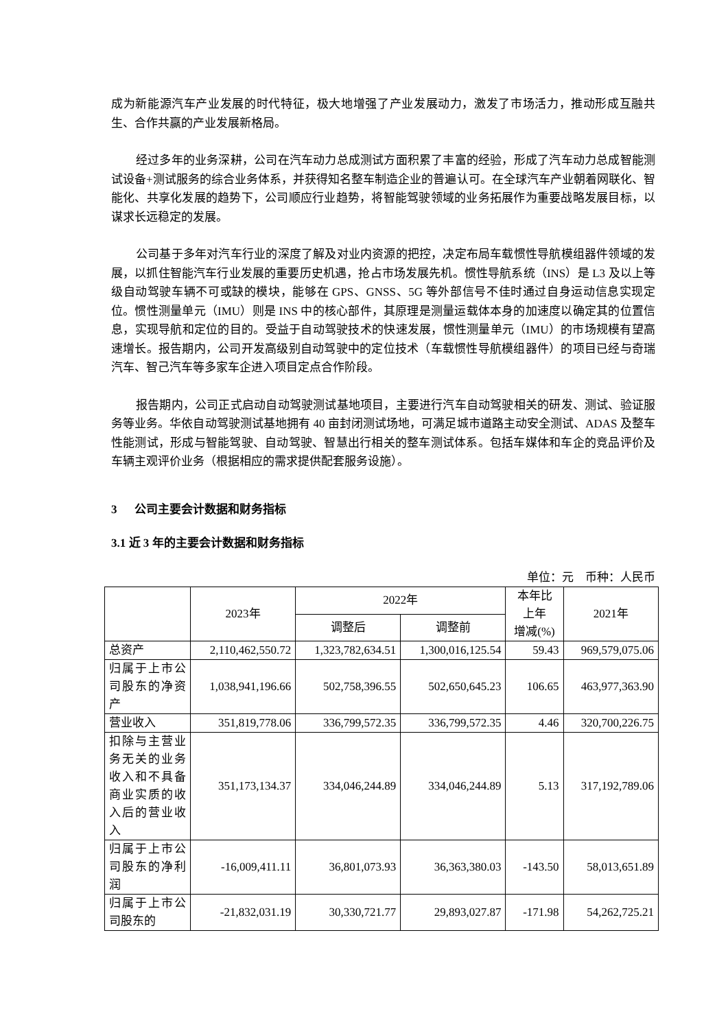成为新能源汽车产业发展的时代特征，极大地增强了产业发展动力，激发了市场活力，推动形成互融共生、合作共赢的产业发展新格局。
经过多年的业务深耕，公司在汽车动力总成测试方面积累了丰富的经验，形成了汽车动力总成智能测试设备+测试服务的综合业务体系，并获得知名整车制造企业的普遍认可。在全球汽车产业朝着网联化、智能化、共享化发展的趋势下，公司顺应行业趋势，将智能驾驶领域的业务拓展作为重要战略发展目标，以谋求长远稳定的发展。
公司基于多年对汽车行业的深度了解及对业内资源的把控，决定布局车载惯性导航模组器件领域的发展，以抓住智能汽车行业发展的重要历史机遇，抢占市场发展先机。惯性导航系统（INS）是 L3 及以上等级自动驾驶车辆不可或缺的模块，能够在 GPS、GNSS、5G 等外部信号不佳时通过自身运动信息实现定位。惯性测量单元（IMU）则是 INS 中的核心部件，其原理是测量运载体本身的加速度以确定其的位置信息，实现导航和定位的目的。受益于自动驾驶技术的快速发展，惯性测量单元（IMU）的市场规模有望高速增长。报告期内，公司开发高级别自动驾驶中的定位技术（车载惯性导航模组器件）的项目已经与奇瑞汽车、智己汽车等多家车企进入项目定点合作阶段。
报告期内，公司正式启动自动驾驶测试基地项目，主要进行汽车自动驾驶相关的研发、测试、验证服务等业务。华依自动驾驶测试基地拥有 40 亩封闭测试场地，可满足城市道路主动安全测试、ADAS 及整车性能测试，形成与智能驾驶、自动驾驶、智慧出行相关的整车测试体系。包括车媒体和车企的竞品评价及车辆主观评价业务（根据相应的需求提供配套服务设施）。
3 公司主要会计数据和财务指标
3.1 近 3 年的主要会计数据和财务指标
单位：元　币种：人民币
| | 2023年 | 2022年 | | 本年比 上年 增减(%) | 2021年 |
| --- | --- | --- | --- | --- | --- |
| | | 调整后 | 调整前 | | |
| 总资产 | 2,110,462,550.72 | 1,323,782,634.51 | 1,300,016,125.54 | 59.43 | 969,579,075.06 |
| 归属于上市公司股东的净资产 | 1,038,941,196.66 | 502,758,396.55 | 502,650,645.23 | 106.65 | 463,977,363.90 |
| 营业收入 | 351,819,778.06 | 336,799,572.35 | 336,799,572.35 | 4.46 | 320,700,226.75 |
| 扣除与主营业务无关的业务收入和不具备商业实质的收入后的营业收入 | 351,173,134.37 | 334,046,244.89 | 334,046,244.89 | 5.13 | 317,192,789.06 |
| 归属于上市公司股东的净利润 | -16,009,411.11 | 36,801,073.93 | 36,363,380.03 | -143.50 | 58,013,651.89 |
| 归属于上市公司股东的 | -21,832,031.19 | 30,330,721.77 | 29,893,027.87 | -171.98 | 54,262,725.21 |